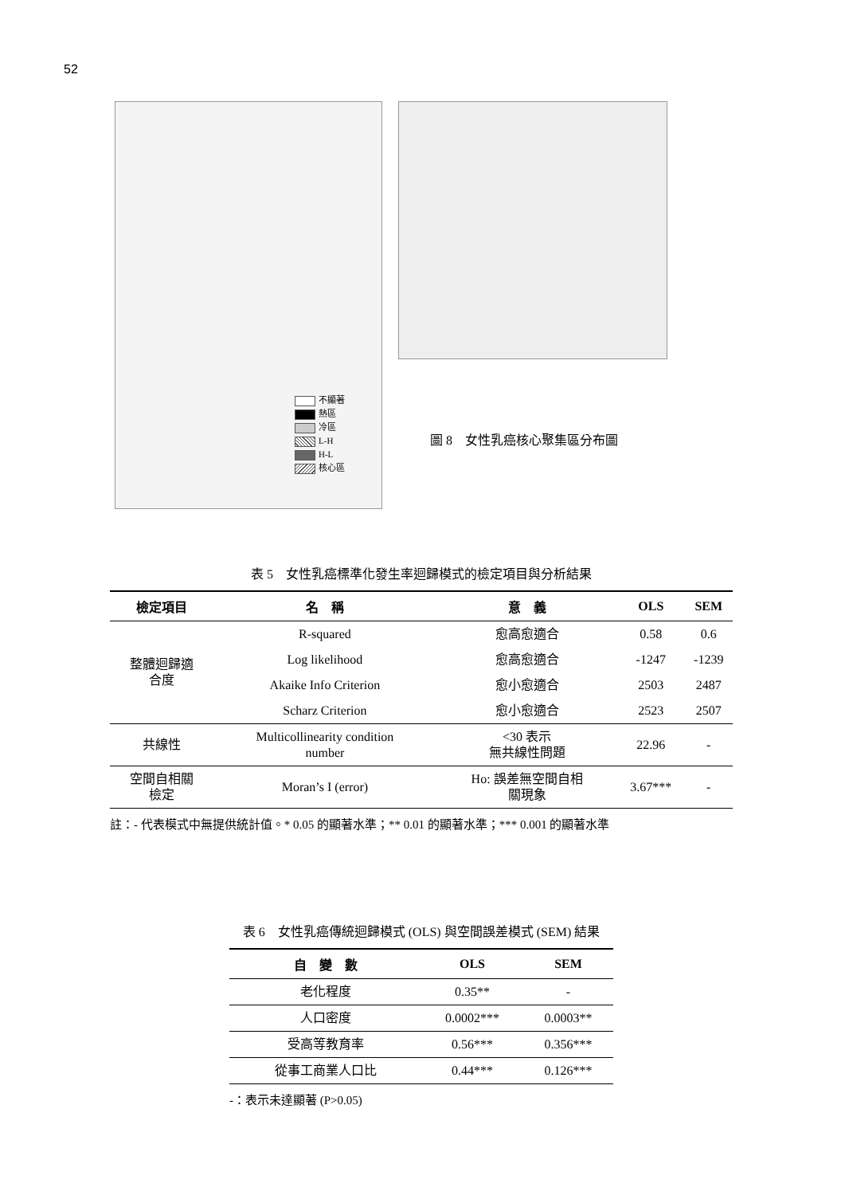52
不顯著
熱區
冷區
L-H
H-L
核心區
圖 8　女性乳癌核心聚集區分布圖
表 5　女性乳癌標準化發生率迴歸模式的檢定項目與分析結果
| 檢定項目 | 名 稱 | 意 義 | OLS | SEM |
| --- | --- | --- | --- | --- |
| 整體迴歸適 合度 | R-squared | 愈高愈適合 | 0.58 | 0.6 |
| | Log likelihood | 愈高愈適合 | -1247 | -1239 |
| | Akaike Info Criterion | 愈小愈適合 | 2503 | 2487 |
| | Scharz Criterion | 愈小愈適合 | 2523 | 2507 |
| 共線性 | Multicollinearity condition number | <30 表示 無共線性問題 | 22.96 | - |
| 空間自相關 檢定 | Moran’s I (error) | Ho: 誤差無空間自相 關現象 | 3.67*** | - |
註：- 代表模式中無提供統計值。* 0.05 的顯著水準；** 0.01 的顯著水準；*** 0.001 的顯著水準
表 6　女性乳癌傳統迴歸模式 (OLS) 與空間誤差模式 (SEM) 結果
| 自 變 數 | OLS | SEM |
| --- | --- | --- |
| 老化程度 | 0.35** | - |
| 人口密度 | 0.0002*** | 0.0003** |
| 受高等教育率 | 0.56*** | 0.356*** |
| 從事工商業人口比 | 0.44*** | 0.126*** |
-：表示未達顯著 (P>0.05)